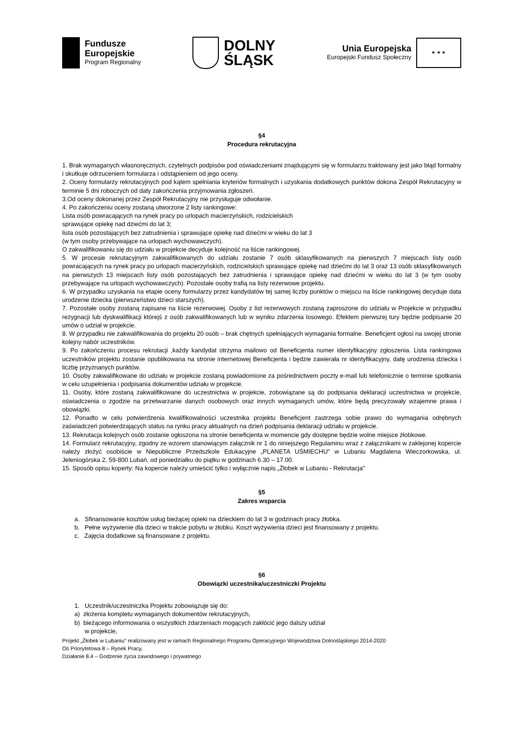Fundusze
Europejskie
Program Regionalny
DOLNY
ŚLĄSK
Unia Europejska
Europejski Fundusz Społeczny
★ ★ ★
§4
Procedura rekrutacyjna
1. Brak wymaganych własnoręcznych, czytelnych podpisów pod oświadczeniami znajdującymi się w formularzu traktowany jest jako błąd formalny i skutkuje odrzuceniem formularza i odstąpieniem od jego oceny.
2. Oceny formularzy rekrutacyjnych pod kątem spełniania kryteriów formalnych i uzyskania dodatkowych punktów dokona Zespół Rekrutacyjny w terminie 5 dni roboczych od daty zakończenia przyjmowania zgłoszeń.
3.Od oceny dokonanej przez Zespół Rekrutacyjny nie przysługuje odwołanie.
4. Po zakończeniu oceny zostaną utworzone 2 listy rankingowe:
Lista osób powracających na rynek pracy po urlopach macierzyńskich, rodzicielskich
sprawujące opiekę nad dziećmi do lat 3;
lista osób pozostających bez zatrudnienia i sprawujące opiekę nad dziećmi w wieku do lat 3
(w tym osoby przebywające na urlopach wychowawczych).
O zakwalifikowaniu się do udziału w projekcie decyduje kolejność na liście rankingowej.
5. W procesie rekrutacyjnym zakwalifikowanych do udziału zostanie 7 osób sklasyfikowanych na pierwszych 7 miejscach listy osób powracających na rynek pracy po urlopach macierzyńskich, rodzicielskich sprawujące opiekę nad dziećmi do lat 3 oraz 13 osób sklasyfikowanych na pierwszych 13 miejscach listy osób pozostających bez zatrudnienia i sprawujące opiekę nad dziećmi w wieku do lat 3 (w tym osoby przebywające na urlopach wychowawczych). Pozostałe osoby trafią na listy rezerwowe projektu.
6. W przypadku uzyskania na etapie oceny formularzy przez kandydatów tej samej liczby punktów o miejscu na liście rankingowej decyduje data urodzenie dziecka (pierwszeństwo dzieci starszych).
7. Pozostałe osoby zostaną zapisane na liście rezerwowej. Osoby z list rezerwowych zostaną zaproszone do udziału w Projekcie w przypadku rezygnacji lub dyskwalifikacji którejś z osób zakwalifikowanych lub w wyniku zdarzenia losowego. Efektem pierwszej tury będzie podpisanie 20 umów o udział w projekcie.
8. W przypadku nie zakwalifikowania do projektu 20 osób – brak chętnych spełniających wymagania formalne. Beneficjent ogłosi na swojej stronie kolejny nabór uczestników.
9. Po zakończeniu procesu rekrutacji ,każdy kandydat otrzyma mailowo od Beneficjenta numer identyfikacyjny zgłoszenia. Lista rankingowa uczestników projektu zostanie opublikowana na stronie internetowej Beneficjenta i będzie zawierała nr identyfikacyjny, datę urodzenia dziecka i liczbę przyznanych punktów.
10. Osoby zakwalifikowane do udziału w projekcie zostaną powiadomione za pośrednictwem poczty e-mail lub telefonicznie o terminie spotkania w celu uzupełnienia i podpisania dokumentów udziału w projekcie.
11. Osoby, które zostaną zakwalifikowane do uczestnictwa w projekcie, zobowiązane są do podpisania deklaracji uczestnictwa w projekcie, oświadczenia o zgodzie na przetwarzanie danych osobowych oraz innych wymaganych umów, które będą precyzowały wzajemne prawa i obowiązki.
12. Ponadto w celu potwierdzenia kwalifikowalności uczestnika projektu Beneficjent zastrzega sobie prawo do wymagania odrębnych zaświadczeń potwierdzających status na rynku pracy aktualnych na dzień podpisania deklaracji udziału w projekcie.
13. Rekrutacja kolejnych osób zostanie ogłoszona na stronie beneficjenta w momencie gdy dostępne będzie wolne miejsce żłobkowe.
14. Formularz rekrutacyjny, zgodny ze wzorem stanowiącym załącznik nr 1 do niniejszego Regulaminu wraz z załącznikami w zaklejonej kopercie należy złożyć osobiście w Niepubliczne Przedszkole Edukacyjne „PLANETA UŚMIECHU" w Lubaniu Magdalena Wieczorkowska, ul. Jeleniogórska 2, 59-800 Lubań, od poniedziałku do piątku w godzinach 6.30 – 17.00.
15. Sposób opisu koperty: Na kopercie należy umieścić tylko i wyłącznie napis „Żłobek w Lubaniu - Rekrutacja"
§5
Zakres wsparcia
a. Sfinansowanie kosztów usług bieżącej opieki na dzieckiem do lat 3 w godzinach pracy żłobka.
b. Pełne wyżywienie dla dzieci w trakcie pobytu w żłobku. Koszt wyżywienia dzieci jest finansowany z projektu.
c. Zajęcia dodatkowe są finansowane z projektu.
§6
Obowiązki uczestnika/uczestniczki Projektu
1. Uczestnik/uczestniczka Projektu zobowiązuje się do:
a) złożenia kompletu wymaganych dokumentów rekrutacyjnych,
b) bieżącego informowania o wszystkich zdarzeniach mogących zakłócić jego dalszy udział
w projekcie,
Projekt „Żłobek w Lubaniu” realizowany jest w ramach Regionalnego Programu Operacyjnego Województwa Dolnośląskiego 2014-2020
Oś Priorytetowa 8 – Rynek Pracy,
Działanie 8.4 – Godzenie życia zawodowego i prywatnego